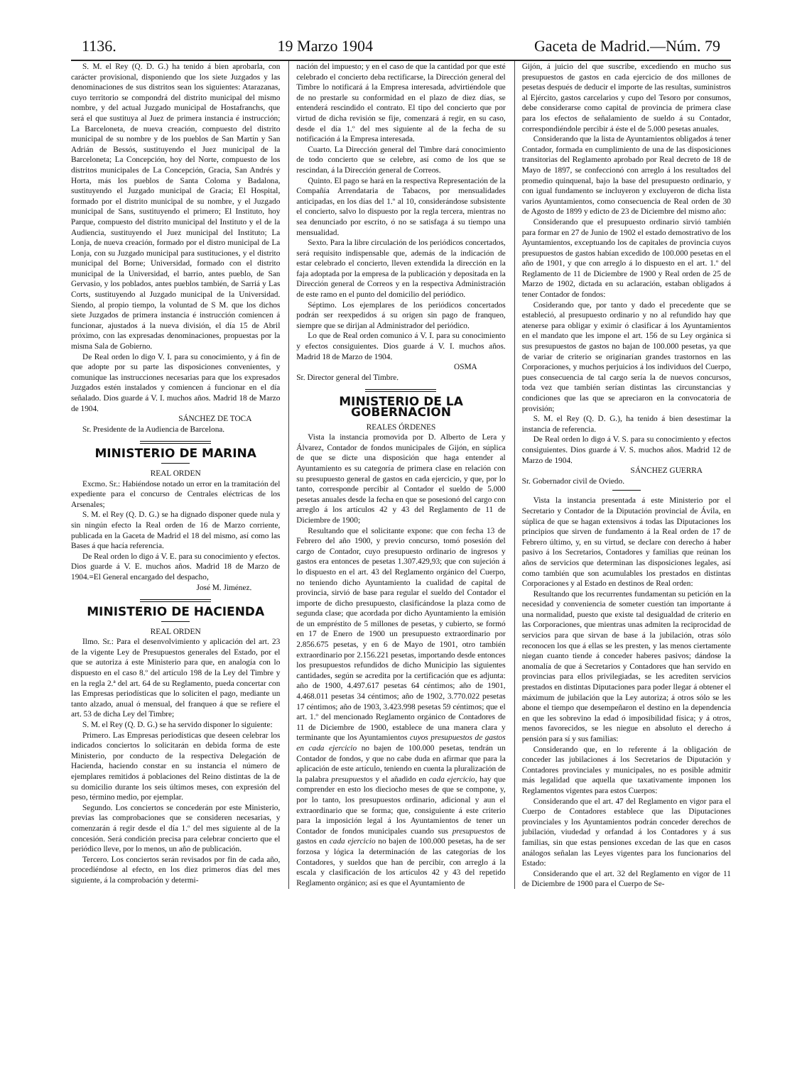1136. 19 Marzo 1904 Gaceta de Madrid.—Núm. 79
S. M. el Rey (Q. D. G.) ha tenido á bien aprobarla, con carácter provisional, disponiendo que los siete Juzgados y las denominaciones de sus distritos sean los siguientes: Atarazanas, cuyo territorio se compondrá del distrito municipal del mismo nombre, y del actual Juzgado municipal de Hostafranchs, que será el que sustituya al Juez de primera instancia é instrucción; La Barceloneta, de nueva creación, compuesto del distrito municipal de su nombre y de los pueblos de San Martín y San Adrián de Bessós, sustituyendo el Juez municipal de la Barceloneta; La Concepción, hoy del Norte, compuesto de los distritos municipales de La Concepción, Gracia, San Andrés y Horta, más los pueblos de Santa Coloma y Badalona, sustituyendo el Juzgado municipal de Gracia; El Hospital, formado por el distrito municipal de su nombre, y el Juzgado municipal de Sans, sustituyendo el primero; El Instituto, hoy Parque, compuesto del distrito municipal del Instituto y el de la Audiencia, sustituyendo el Juez municipal del Instituto; La Lonja, de nueva creación, formado por el distro municipal de La Lonja, con su Juzgado municipal para sustituciones, y el distrito municipal del Borne; Universidad, formado con el distrito municipal de la Universidad, el barrio, antes pueblo, de San Gervasio, y los poblados, antes pueblos también, de Sarriá y Las Corts, sustituyendo al Juzgado municipal de la Universidad. Siendo, al propio tiempo, la voluntad de S M. que los dichos siete Juzgados de primera instancia é instrucción comiencen á funcionar, ajustados á la nueva división, el día 15 de Abril próximo, con las expresadas denominaciones, propuestas por la misma Sala de Gobierno.
De Real orden lo digo V. I. para su conocimiento, y á fin de que adopte por su parte las disposiciones convenientes, y comunique las instrucciones necesarias para que los expresados Juzgados estén instalados y comiencen á funcionar en el día señalado. Dios guarde á V. I. muchos años. Madrid 18 de Marzo de 1904.
SÁNCHEZ DE TOCA
Sr. Presidente de la Audiencia de Barcelona.
MINISTERIO DE MARINA
REAL ORDEN
Excmo. Sr.: Habiéndose notado un error en la tramitación del expediente para el concurso de Centrales eléctricas de los Arsenales;
S. M. el Rey (Q. D. G.) se ha dignado disponer quede nula y sin ningún efecto la Real orden de 16 de Marzo corriente, publicada en la Gaceta de Madrid el 18 del mismo, así como las Bases á que hacía referencia.
De Real orden lo digo á V. E. para su conocimiento y efectos. Dios guarde á V. E. muchos años. Madrid 18 de Marzo de 1904.=El General encargado del despacho,
José M. Jiménez.
MINISTERIO DE HACIENDA
REAL ORDEN
Ilmo. Sr.: Para el desenvolvimiento y aplicación del art. 23 de la vigente Ley de Presupuestos generales del Estado, por el que se autoriza á este Ministerio para que, en analogía con lo dispuesto en el caso 8.º del artículo 198 de la Ley del Timbre y en la regla 2.ª del art. 64 de su Reglamento, pueda concertar con las Empresas periodísticas que lo soliciten el pago, mediante un tanto alzado, anual ó mensual, del franqueo á que se refiere el art. 53 de dicha Ley del Timbre;
S. M. el Rey (Q. D. G.) se ha servido disponer lo siguiente:
Primero. Las Empresas periodísticas que deseen celebrar los indicados conciertos lo solicitarán en debida forma de este Ministerio, por conducto de la respectiva Delegación de Hacienda, haciendo constar en su instancia el número de ejemplares remitidos á poblaciones del Reino distintas de la de su domicilio durante los seis últimos meses, con expresión del peso, término medio, por ejemplar.
Segundo. Los conciertos se concederán por este Ministerio, previas las comprobaciones que se consideren necesarias, y comenzarán á regir desde el día 1.º del mes siguiente al de la concesión. Será condición precisa para celebrar concierto que el periódico lleve, por lo menos, un año de publicación.
Tercero. Los conciertos serán revisados por fin de cada año, procediéndose al efecto, en los diez primeros días del mes siguiente, á la comprobación y determi-
nación del impuesto; y en el caso de que la cantidad por que esté celebrado el concierto deba rectificarse, la Dirección general del Timbre lo notificará á la Empresa interesada, advirtiéndole que de no prestarle su conformidad en el plazo de diez días, se entenderá rescindido el contrato. El tipo del concierto que por virtud de dicha revisión se fije, comenzará á regir, en su caso, desde el día 1.º del mes siguiente al de la fecha de su notificación á la Empresa interesada.
Cuarto. La Dirección general del Timbre dará conocimiento de todo concierto que se celebre, así como de los que se rescindan, á la Dirección general de Correos.
Quinto. El pago se hará en la respectiva Representación de la Compañía Arrendataria de Tabacos, por mensualidades anticipadas, en los días del 1.º al 10, considerándose subsistente el concierto, salvo lo dispuesto por la regla tercera, mientras no sea denunciado por escrito, ó no se satisfaga á su tiempo una mensualidad.
Sexto. Para la libre circulación de los periódicos concertados, será requisito indispensable que, además de la indicación de estar celebrado el concierto, lleven extendida la dirección en la faja adoptada por la empresa de la publicación y depositada en la Dirección general de Correos y en la respectiva Administración de este ramo en el punto del domicilio del periódico.
Séptimo. Los ejemplares de los periódicos concertados podrán ser reexpedidos á su origen sin pago de franqueo, siempre que se dirijan al Administrador del periódico.
Lo que de Real orden comunico á V. I. para su conocimiento y efectos consiguientes. Dios guarde á V. I. muchos años. Madrid 18 de Marzo de 1904.
OSMA
Sr. Director general del Timbre.
MINISTERIO DE LA GOBERNACION
REALES ÓRDENES
Vista la instancia promovida por D. Alberto de Lera y Álvarez, Contador de fondos municipales de Gijón, en súplica de que se dicte una disposición que haga entender al Ayuntamiento es su categoría de primera clase en relación con su presupuesto general de gastos en cada ejercicio, y que, por lo tanto, corresponde percibir al Contador el sueldo de 5.000 pesetas anuales desde la fecha en que se posesionó del cargo con arreglo á los artículos 42 y 43 del Reglamento de 11 de Diciembre de 1900;
Resultando que el solicitante expone: que con fecha 13 de Febrero del año 1900, y previo concurso, tomó posesión del cargo de Contador, cuyo presupuesto ordinario de ingresos y gastos era entonces de pesetas 1.307.429,93; que con sujeción á lo dispuesto en el art. 43 del Reglamento orgánico del Cuerpo, no teniendo dicho Ayuntamiento la cualidad de capital de provincia, sirvió de base para regular el sueldo del Contador el importe de dicho presupuesto, clasificándose la plaza como de segunda clase; que acordada por dicho Ayuntamiento la emisión de un empréstito de 5 millones de pesetas, y cubierto, se formó en 17 de Enero de 1900 un presupuesto extraordinario por 2.856.675 pesetas, y en 6 de Mayo de 1901, otro también extraordinario por 2.156.221 pesetas, importando desde entonces los presupuestos refundidos de dicho Municipio las siguientes cantidades, según se acredita por la certificación que es adjunta: año de 1900, 4.497.617 pesetas 64 céntimos; año de 1901, 4.468.011 pesetas 34 céntimos; año de 1902, 3.770.022 pesetas 17 céntimos; año de 1903, 3.423.998 pesetas 59 céntimos; que el art. 1.º del mencionado Reglamento orgánico de Contadores de 11 de Diciembre de 1900, establece de una manera clara y terminante que los Ayuntamientos cuyos presupuestos de gastos en cada ejercicio no bajen de 100.000 pesetas, tendrán un Contador de fondos, y que no cabe duda en afirmar que para la aplicación de este artículo, teniendo en cuenta la pluralización de la palabra presupuestos y el añadido en cada ejercicio, hay que comprender en esto los dieciocho meses de que se compone, y, por lo tanto, los presupuestos ordinario, adicional y aun el extraordinario que se forma; que, consiguiente á este criterio para la imposición legal á los Ayuntamientos de tener un Contador de fondos municipales cuando sus presupuestos de gastos en cada ejercicio no bajen de 100.000 pesetas, ha de ser forzosa y lógica la determinación de las categorías de los Contadores, y sueldos que han de percibir, con arreglo á la escala y clasificación de los artículos 42 y 43 del repetido Reglamento orgánico; así es que el Ayuntamiento de
Gijón, á juicio del que suscribe, excediendo en mucho sus presupuestos de gastos en cada ejercicio de dos millones de pesetas después de deducir el importe de las resultas, suministros al Ejército, gastos carcelarios y cupo del Tesoro por consumos, debe considerarse como capital de provincia de primera clase para los efectos de señalamiento de sueldo á su Contador, correspondiéndole percibir á éste el de 5.000 pesetas anuales.
Considerando que la lista de Ayuntamientos obligados á tener Contador, formada en cumplimiento de una de las disposiciones transitorias del Reglamento aprobado por Real decreto de 18 de Mayo de 1897, se confeccionó con arreglo á los resultados del promedio quinquenal, bajo la base del presupuesto ordinario, y con igual fundamento se incluyeron y excluyeron de dicha lista varios Ayuntamientos, como consecuencia de Real orden de 30 de Agosto de 1899 y edicto de 23 de Diciembre del mismo año:
Considerando que el presupuesto ordinario sirvió también para formar en 27 de Junio de 1902 el estado demostrativo de los Ayuntamientos, exceptuando los de capitales de provincia cuyos presupuestos de gastos habían excedido de 100.000 pesetas en el año de 1901, y que con arreglo á lo dispuesto en el art. 1.º del Reglamento de 11 de Diciembre de 1900 y Real orden de 25 de Marzo de 1902, dictada en su aclaración, estaban obligados á tener Contador de fondos:
Cosiderando que, por tanto y dado el precedente que se estableció, al presupuesto ordinario y no al refundido hay que atenerse para obligar y eximir ó clasificar á los Ayuntamientos en el mandato que les impone el art. 156 de su Ley orgánica si sus presupuestos de gastos no bajan de 100.000 pesetas, ya que de variar de criterio se originarían grandes trastornos en las Corporaciones, y muchos perjuicios á los individuos del Cuerpo, pues consecuencia de tal cargo sería la de nuevos concursos, toda vez que también serían distintas las circunstancias y condiciones que las que se apreciaron en la convocatoria de provisión;
S. M. el Rey (Q. D. G.), ha tenido á bien desestimar la instancia de referencia.
De Real orden lo digo á V. S. para su conocimiento y efectos consiguientes. Dios guarde á V. S. muchos años. Madrid 12 de Marzo de 1904.
SÁNCHEZ GUERRA
Sr. Gobernador civil de Oviedo.
Vista la instancia presentada á este Ministerio por el Secretario y Contador de la Diputación provincial de Ávila, en súplica de que se hagan extensivos á todas las Diputaciones los principios que sirven de fundamento á la Real orden de 17 de Febrero último, y, en su virtud, se declare con derecho á haber pasivo á los Secretarios, Contadores y familias que reúnan los años de servicios que determinan las disposiciones legales, así como también que son acumulables los prestados en distintas Corporaciones y al Estado en destinos de Real orden:
Resultando que los recurrentes fundamentan su petición en la necesidad y conveniencia de someter cuestión tan importante á una normalidad, puesto que existe tal desigualdad de criterio en las Corporaciones, que mientras unas admiten la reciprocidad de servicios para que sirvan de base á la jubilación, otras sólo reconocen los que á ellas se les presten, y las menos ciertamente niegan cuanto tiende á conceder haberes pasivos; dándose la anomalía de que á Secretarios y Contadores que han servido en provincias para ellos privilegiadas, se les acrediten servicios prestados en distintas Diputaciones para poder llegar á obtener el máximum de jubilación que la Ley autoriza; á otros sólo se les abone el tiempo que desempeñaron el destino en la dependencia en que les sobrevino la edad ó imposibilidad física; y á otros, menos favorecidos, se les niegue en absoluto el derecho á pensión para sí y sus familias:
Considerando que, en lo referente á la obligación de conceder las jubilaciones á los Secretarios de Diputación y Contadores provinciales y municipales, no es posible admitir más legalidad que aquella que taxativamente imponen los Reglamentos vigentes para estos Cuerpos:
Considerando que el art. 47 del Reglamento en vigor para el Cuerpo de Contadores establece que las Diputaciones provinciales y los Ayuntamientos podrán conceder derechos de jubilación, viudedad y orfandad á los Contadores y á sus familias, sin que estas pensiones excedan de las que en casos análogos señalan las Leyes vigentes para los funcionarios del Estado:
Considerando que el art. 32 del Reglamento en vigor de 11 de Diciembre de 1900 para el Cuerpo de Se-